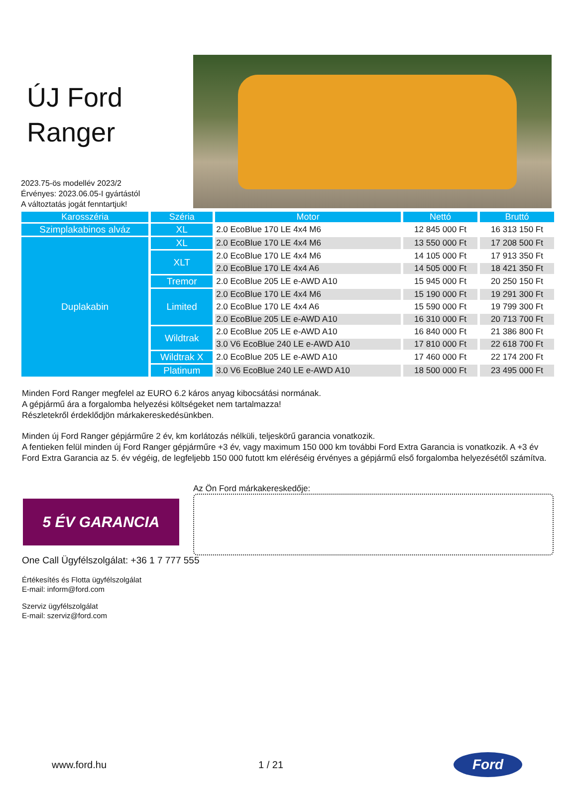ÚJ Ford
Ranger
2023.75-ös modellév 2023/2
Érvényes: 2023.06.05-I gyártástól
A változtatás jogát fenntartjuk!
| Karosszéria | Széria | Motor | Nettó | Bruttó |
| --- | --- | --- | --- | --- |
| Szimplakabinos alváz | XL | 2.0 EcoBlue 170 LE 4x4 M6 | 12 845 000 Ft | 16 313 150 Ft |
| Duplakabin | XL | 2.0 EcoBlue 170 LE 4x4 M6 | 13 550 000 Ft | 17 208 500 Ft |
| | XLT | 2.0 EcoBlue 170 LE 4x4 M6 | 14 105 000 Ft | 17 913 350 Ft |
| | | 2.0 EcoBlue 170 LE 4x4 A6 | 14 505 000 Ft | 18 421 350 Ft |
| | Tremor | 2.0 EcoBlue 205 LE e-AWD A10 | 15 945 000 Ft | 20 250 150 Ft |
| | Limited | 2.0 EcoBlue 170 LE 4x4 M6 | 15 190 000 Ft | 19 291 300 Ft |
| | | 2.0 EcoBlue 170 LE 4x4 A6 | 15 590 000 Ft | 19 799 300 Ft |
| | | 2.0 EcoBlue 205 LE e-AWD A10 | 16 310 000 Ft | 20 713 700 Ft |
| | Wildtrak | 2.0 EcoBlue 205 LE e-AWD A10 | 16 840 000 Ft | 21 386 800 Ft |
| | | 3.0 V6 EcoBlue 240 LE e-AWD A10 | 17 810 000 Ft | 22 618 700 Ft |
| | Wildtrak X | 2.0 EcoBlue 205 LE e-AWD A10 | 17 460 000 Ft | 22 174 200 Ft |
| | Platinum | 3.0 V6 EcoBlue 240 LE e-AWD A10 | 18 500 000 Ft | 23 495 000 Ft |
Minden Ford Ranger megfelel az EURO 6.2 káros anyag kibocsátási normának.
A gépjármű ára a forgalomba helyezési költségeket nem tartalmazza!
Részletekről érdeklődjön márkakereskedésünkben.
Minden új Ford Ranger gépjárműre 2 év, km korlátozás nélküli, teljeskörű garancia vonatkozik.
A fentieken felül minden új Ford Ranger gépjárműre +3 év, vagy maximum 150 000 km további Ford Extra Garancia is vonatkozik. A +3 év Ford Extra Garancia az 5. év végéig, de legfeljebb 150 000 futott km eléréséig érvényes a gépjármű első forgalomba helyezésétől számítva.
5 ÉV GARANCIA
Az Ön Ford márkakereskedője:
One Call Ügyfélszolgálat: +36 1 7 777 555
Értékesítés és Flotta ügyfélszolgálat
E-mail: inform@ford.com
Szerviz ügyfélszolgálat
E-mail: szerviz@ford.com
www.ford.hu 1 / 21
Ford